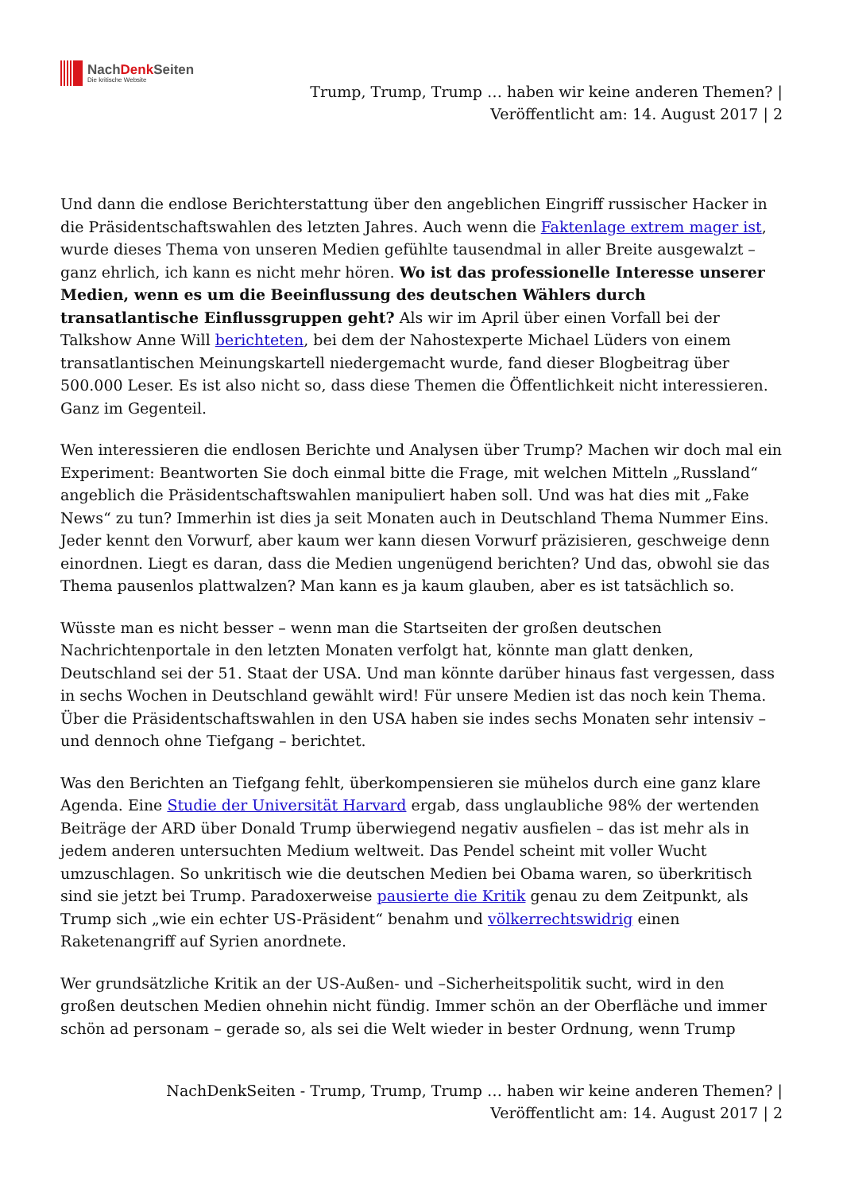NachDenk Seiten
Die kritische Website
Trump, Trump, Trump … haben wir keine anderen Themen? |
Veröffentlicht am: 14. August 2017 | 2
Und dann die endlose Berichterstattung über den angeblichen Eingriff russischer Hacker in die Präsidentschaftswahlen des letzten Jahres. Auch wenn die Faktenlage extrem mager ist, wurde dieses Thema von unseren Medien gefühlte tausendmal in aller Breite ausgewalzt – ganz ehrlich, ich kann es nicht mehr hören. Wo ist das professionelle Interesse unserer Medien, wenn es um die Beeinflussung des deutschen Wählers durch transatlantische Einflussgruppen geht? Als wir im April über einen Vorfall bei der Talkshow Anne Will berichteten, bei dem der Nahostexperte Michael Lüders von einem transatlantischen Meinungskartell niedergemacht wurde, fand dieser Blogbeitrag über 500.000 Leser. Es ist also nicht so, dass diese Themen die Öffentlichkeit nicht interessieren. Ganz im Gegenteil.
Wen interessieren die endlosen Berichte und Analysen über Trump? Machen wir doch mal ein Experiment: Beantworten Sie doch einmal bitte die Frage, mit welchen Mitteln „Russland“ angeblich die Präsidentschaftswahlen manipuliert haben soll. Und was hat dies mit „Fake News“ zu tun? Immerhin ist dies ja seit Monaten auch in Deutschland Thema Nummer Eins. Jeder kennt den Vorwurf, aber kaum wer kann diesen Vorwurf präzisieren, geschweige denn einordnen. Liegt es daran, dass die Medien ungenügend berichten? Und das, obwohl sie das Thema pausenlos plattwalzen? Man kann es ja kaum glauben, aber es ist tatsächlich so.
Wüsste man es nicht besser – wenn man die Startseiten der großen deutschen Nachrichtenportale in den letzten Monaten verfolgt hat, könnte man glatt denken, Deutschland sei der 51. Staat der USA. Und man könnte darüber hinaus fast vergessen, dass in sechs Wochen in Deutschland gewählt wird! Für unsere Medien ist das noch kein Thema. Über die Präsidentschaftswahlen in den USA haben sie indes sechs Monaten sehr intensiv – und dennoch ohne Tiefgang – berichtet.
Was den Berichten an Tiefgang fehlt, überkompensieren sie mühelos durch eine ganz klare Agenda. Eine Studie der Universität Harvard ergab, dass unglaubliche 98% der wertenden Beiträge der ARD über Donald Trump überwiegend negativ ausfielen – das ist mehr als in jedem anderen untersuchten Medium weltweit. Das Pendel scheint mit voller Wucht umzuschlagen. So unkritisch wie die deutschen Medien bei Obama waren, so überkritisch sind sie jetzt bei Trump. Paradoxerweise pausierte die Kritik genau zu dem Zeitpunkt, als Trump sich „wie ein echter US-Präsident“ benahm und völkerrechtswidrig einen Raketenangriff auf Syrien anordnete.
Wer grundsätzliche Kritik an der US-Außen- und –Sicherheitspolitik sucht, wird in den großen deutschen Medien ohnehin nicht fündig. Immer schön an der Oberfläche und immer schön ad personam – gerade so, als sei die Welt wieder in bester Ordnung, wenn Trump
NachDenkSeiten - Trump, Trump, Trump … haben wir keine anderen Themen? |
Veröffentlicht am: 14. August 2017 | 2